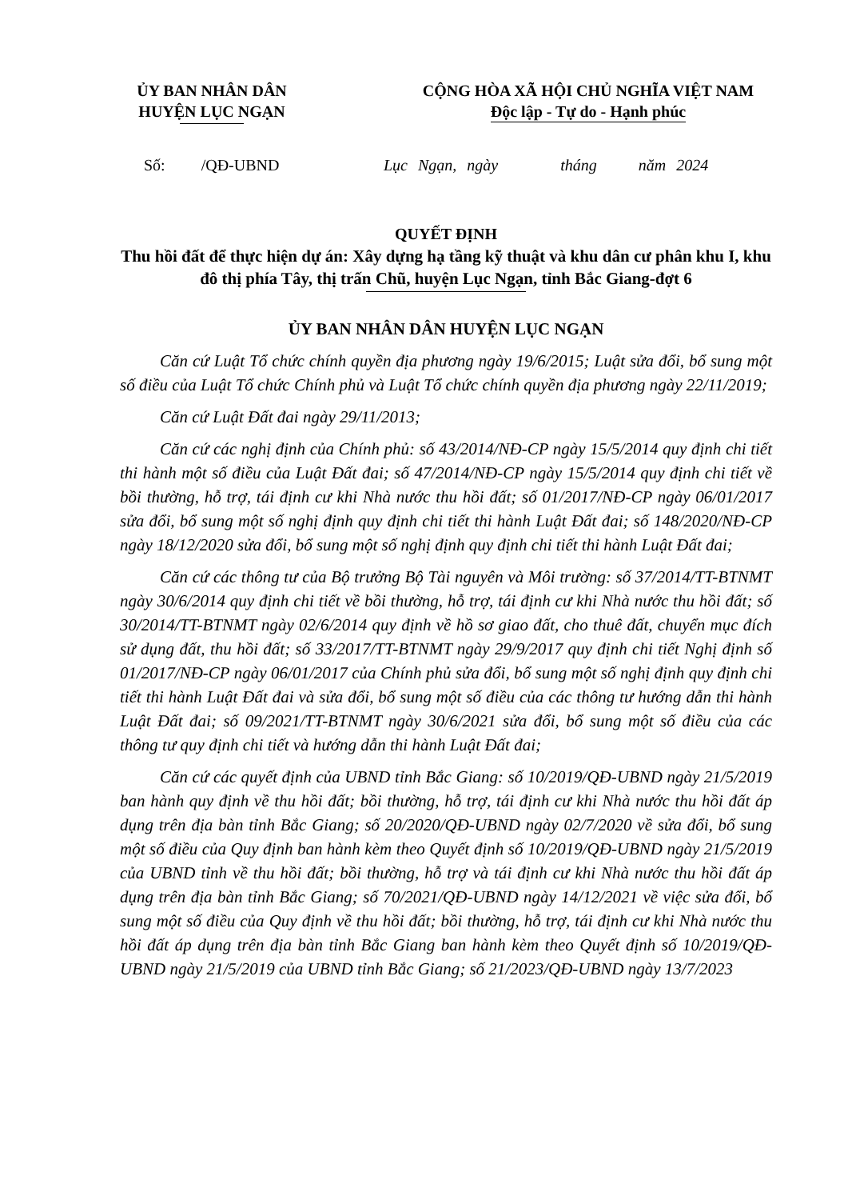ỦY BAN NHÂN DÂN
HUYỆN LỤC NGẠN
CỘNG HÒA XÃ HỘI CHỦ NGHĨA VIỆT NAM
Độc lập - Tự do - Hạnh phúc
Số: /QĐ-UBND
Lục Ngạn, ngày tháng năm 2024
QUYẾT ĐỊNH
Thu hồi đất để thực hiện dự án: Xây dựng hạ tầng kỹ thuật và khu dân cư phân khu I, khu đô thị phía Tây, thị trấn Chũ, huyện Lục Ngạn, tỉnh Bắc Giang-đợt 6
ỦY BAN NHÂN DÂN HUYỆN LỤC NGẠN
Căn cứ Luật Tổ chức chính quyền địa phương ngày 19/6/2015; Luật sửa đổi, bổ sung một số điều của Luật Tổ chức Chính phủ và Luật Tổ chức chính quyền địa phương ngày 22/11/2019;
Căn cứ Luật Đất đai ngày 29/11/2013;
Căn cứ các nghị định của Chính phủ: số 43/2014/NĐ-CP ngày 15/5/2014 quy định chi tiết thi hành một số điều của Luật Đất đai; số 47/2014/NĐ-CP ngày 15/5/2014 quy định chi tiết về bồi thường, hỗ trợ, tái định cư khi Nhà nước thu hồi đất; số 01/2017/NĐ-CP ngày 06/01/2017 sửa đổi, bổ sung một số nghị định quy định chi tiết thi hành Luật Đất đai; số 148/2020/NĐ-CP ngày 18/12/2020 sửa đổi, bổ sung một số nghị định quy định chi tiết thi hành Luật Đất đai;
Căn cứ các thông tư của Bộ trưởng Bộ Tài nguyên và Môi trường: số 37/2014/TT-BTNMT ngày 30/6/2014 quy định chi tiết về bồi thường, hỗ trợ, tái định cư khi Nhà nước thu hồi đất; số 30/2014/TT-BTNMT ngày 02/6/2014 quy định về hồ sơ giao đất, cho thuê đất, chuyển mục đích sử dụng đất, thu hồi đất; số 33/2017/TT-BTNMT ngày 29/9/2017 quy định chi tiết Nghị định số 01/2017/NĐ-CP ngày 06/01/2017 của Chính phủ sửa đổi, bổ sung một số nghị định quy định chi tiết thi hành Luật Đất đai và sửa đổi, bổ sung một số điều của các thông tư hướng dẫn thi hành Luật Đất đai; số 09/2021/TT-BTNMT ngày 30/6/2021 sửa đổi, bổ sung một số điều của các thông tư quy định chi tiết và hướng dẫn thi hành Luật Đất đai;
Căn cứ các quyết định của UBND tỉnh Bắc Giang: số 10/2019/QĐ-UBND ngày 21/5/2019 ban hành quy định về thu hồi đất; bồi thường, hỗ trợ, tái định cư khi Nhà nước thu hồi đất áp dụng trên địa bàn tỉnh Bắc Giang; số 20/2020/QĐ-UBND ngày 02/7/2020 về sửa đổi, bổ sung một số điều của Quy định ban hành kèm theo Quyết định số 10/2019/QĐ-UBND ngày 21/5/2019 của UBND tỉnh về thu hồi đất; bồi thường, hỗ trợ và tái định cư khi Nhà nước thu hồi đất áp dụng trên địa bàn tỉnh Bắc Giang; số 70/2021/QĐ-UBND ngày 14/12/2021 về việc sửa đổi, bổ sung một số điều của Quy định về thu hồi đất; bồi thường, hỗ trợ, tái định cư khi Nhà nước thu hồi đất áp dụng trên địa bàn tỉnh Bắc Giang ban hành kèm theo Quyết định số 10/2019/QĐ-UBND ngày 21/5/2019 của UBND tỉnh Bắc Giang; số 21/2023/QĐ-UBND ngày 13/7/2023